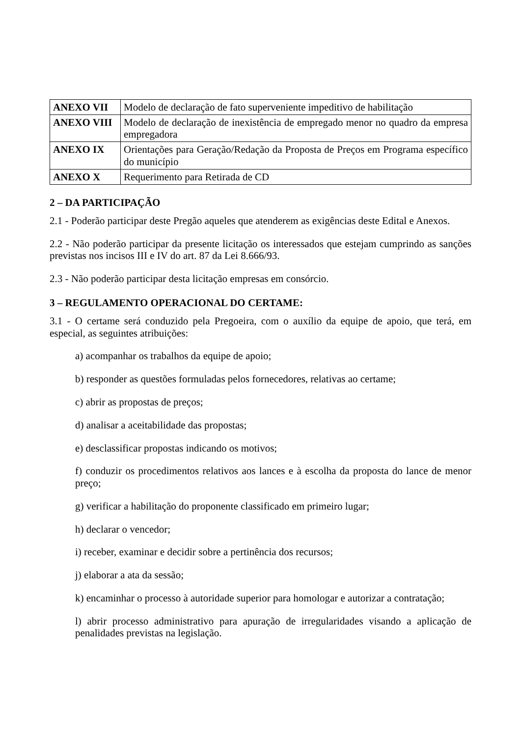| ANEXO VII | Modelo de declaração de fato superveniente impeditivo de habilitação |
| ANEXO VIII | Modelo de declaração de inexistência de empregado menor no quadro da empresa empregadora |
| ANEXO IX | Orientações para Geração/Redação da Proposta de Preços em Programa específico do município |
| ANEXO X | Requerimento para Retirada de CD |
2 – DA PARTICIPAÇÃO
2.1 - Poderão participar deste Pregão aqueles que atenderem as exigências deste Edital e Anexos.
2.2 - Não poderão participar da presente licitação os interessados que estejam cumprindo as sanções previstas nos incisos III e IV do art. 87 da Lei 8.666/93.
2.3 - Não poderão participar desta licitação empresas em consórcio.
3 – REGULAMENTO OPERACIONAL DO CERTAME:
3.1 - O certame será conduzido pela Pregoeira, com o auxílio da equipe de apoio, que terá, em especial, as seguintes atribuições:
a) acompanhar os trabalhos da equipe de apoio;
b) responder as questões formuladas pelos fornecedores, relativas ao certame;
c) abrir as propostas de preços;
d) analisar a aceitabilidade das propostas;
e) desclassificar propostas indicando os motivos;
f) conduzir os procedimentos relativos aos lances e à escolha da proposta do lance de menor preço;
g) verificar a habilitação do proponente classificado em primeiro lugar;
h) declarar o vencedor;
i) receber, examinar e decidir sobre a pertinência dos recursos;
j) elaborar a ata da sessão;
k) encaminhar o processo à autoridade superior para homologar e autorizar a contratação;
l) abrir processo administrativo para apuração de irregularidades visando a aplicação de penalidades previstas na legislação.